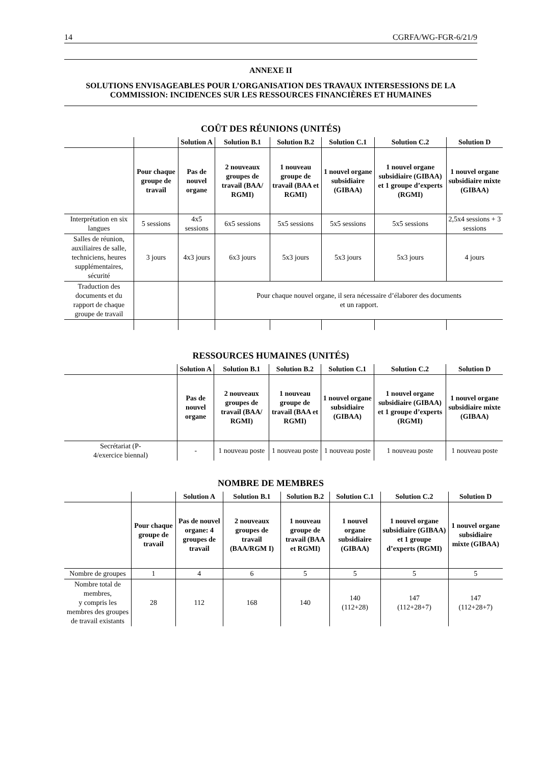14 CGRFA/WG-FGR-6/21/9
ANNEXE II
SOLUTIONS ENVISAGEABLES POUR L’ORGANISATION DES TRAVAUX INTERSESSIONS DE LA COMMISSION: INCIDENCES SUR LES RESSOURCES FINANCIÈRES ET HUMAINES
COÛT DES RÉUNIONS (UNITÉS)
| | | Solution A | Solution B.1 | Solution B.2 | Solution C.1 | Solution C.2 | Solution D |
| --- | --- | --- | --- | --- | --- | --- | --- |
| | Pour chaque groupe de travail | Pas de nouvel organe | 2 nouveaux groupes de travail (BAA/ RGMI) | 1 nouveau groupe de travail (BAA et RGMI) | 1 nouvel organe subsidiaire (GIBAA) | 1 nouvel organe subsidiaire (GIBAA) et 1 groupe d’experts (RGMI) | 1 nouvel organe subsidiaire mixte (GIBAA) |
| Interprétation en six langues | 5 sessions | 4x5 sessions | 6x5 sessions | 5x5 sessions | 5x5 sessions | 5x5 sessions | 2,5x4 sessions + 3 sessions |
| Salles de réunion, auxiliaires de salle, techniciens, heures supplémentaires, sécurité | 3 jours | 4x3 jours | 6x3 jours | 5x3 jours | 5x3 jours | 5x3 jours | 4 jours |
| Traduction des documents et du rapport de chaque groupe de travail | | | Pour chaque nouvel organe, il sera nécessaire d’élaborer des documents et un rapport. | | | | |
RESSOURCES HUMAINES (UNITÉS)
| | Solution A | Solution B.1 | Solution B.2 | Solution C.1 | Solution C.2 | Solution D |
| --- | --- | --- | --- | --- | --- | --- |
| | Pas de nouvel organe | 2 nouveaux groupes de travail (BAA/ RGMI) | 1 nouveau groupe de travail (BAA et RGMI) | 1 nouvel organe subsidiaire (GIBAA) | 1 nouvel organe subsidiaire (GIBAA) et 1 groupe d’experts (RGMI) | 1 nouvel organe subsidiaire mixte (GIBAA) |
| Secrétariat (P- 4/exercice biennal) | - | 1 nouveau poste | 1 nouveau poste | 1 nouveau poste | 1 nouveau poste | 1 nouveau poste |
NOMBRE DE MEMBRES
| | | Solution A | Solution B.1 | Solution B.2 | Solution C.1 | Solution C.2 | Solution D |
| --- | --- | --- | --- | --- | --- | --- | --- |
| | Pour chaque groupe de travail | Pas de nouvel organe: 4 groupes de travail | 2 nouveaux groupes de travail (BAA/RGM I) | 1 nouveau groupe de travail (BAA et RGMI) | 1 nouvel organe subsidiaire (GIBAA) | 1 nouvel organe subsidiaire (GIBAA) et 1 groupe d’experts (RGMI) | 1 nouvel organe subsidiaire mixte (GIBAA) |
| Nombre de groupes | 1 | 4 | 6 | 5 | 5 | 5 | 5 |
| Nombre total de membres, y compris les membres des groupes de travail existants | 28 | 112 | 168 | 140 | 140 (112+28) | 147 (112+28+7) | 147 (112+28+7) |